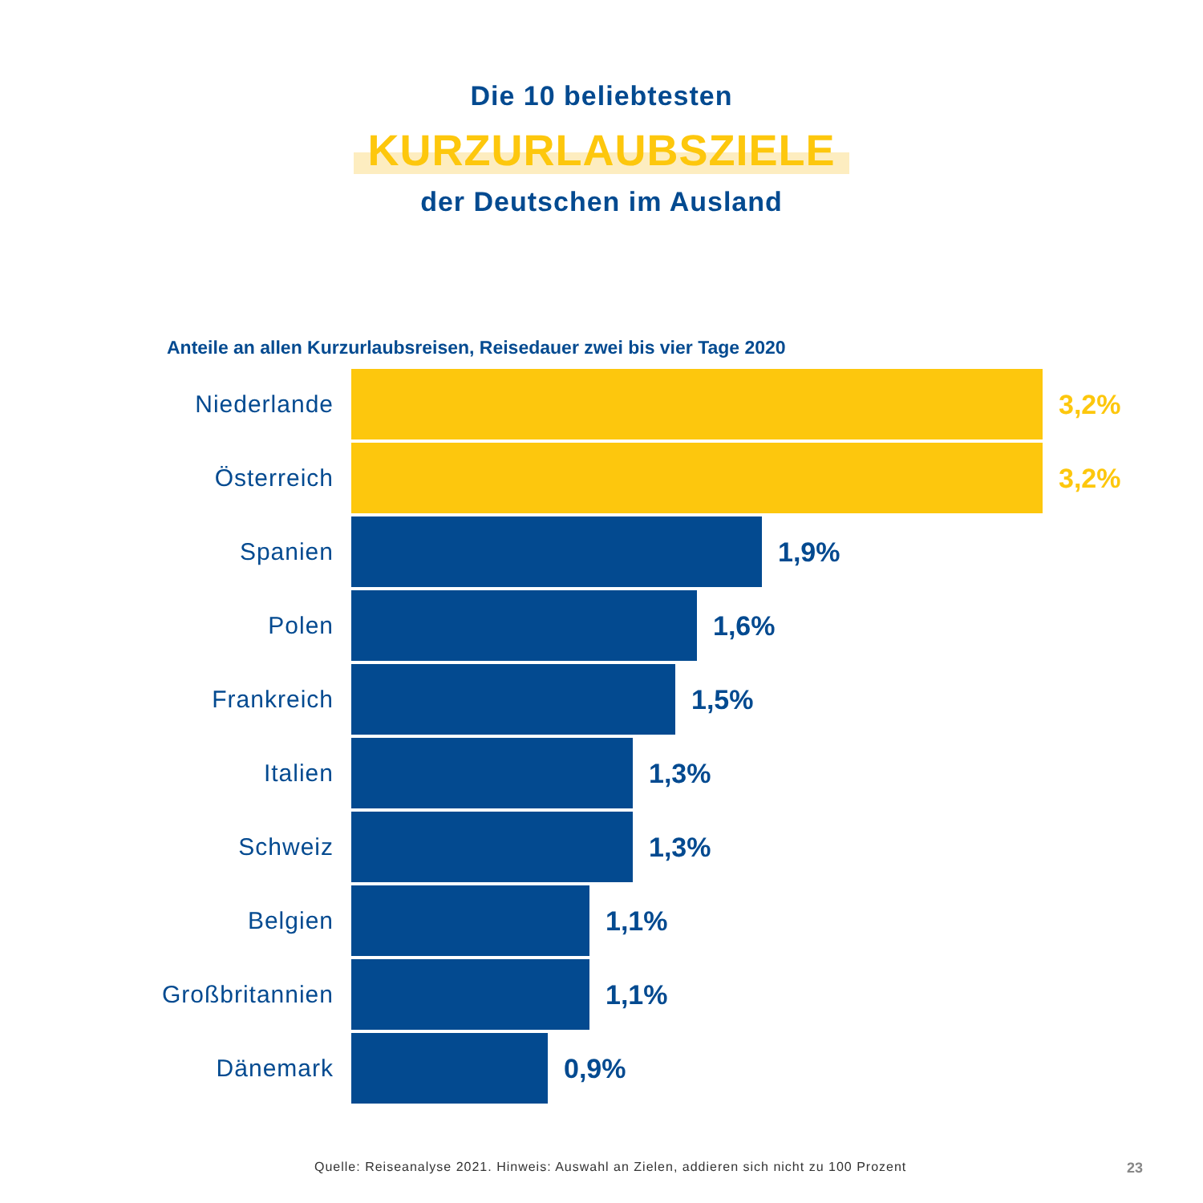Die 10 beliebtesten
KURZURLAUBSZIELE
der Deutschen im Ausland
Anteile an allen Kurzurlaubsreisen, Reisedauer zwei bis vier Tage 2020
Niederlande 3,2%
Österreich 3,2%
Spanien 1,9%
Polen 1,6%
Frankreich 1,5%
Italien 1,3%
Schweiz 1,3%
Belgien 1,1%
Großbritannien 1,1%
Dänemark 0,9%
Quelle: Reiseanalyse 2021. Hinweis: Auswahl an Zielen, addieren sich nicht zu 100 Prozent
23